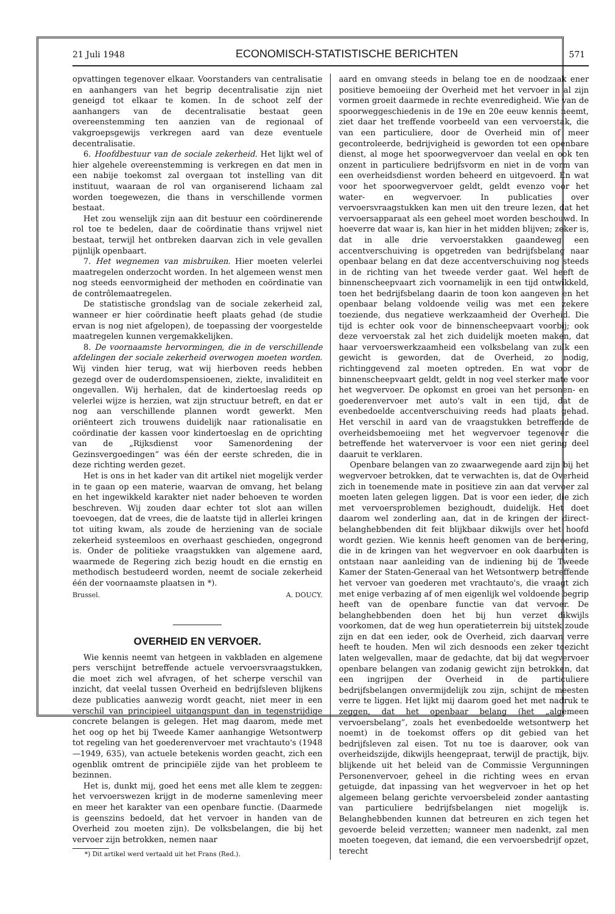21 Juli 1948 ECONOMISCH-STATISTISCHE BERICHTEN 571
opvattingen tegenover elkaar. Voorstanders van centralisatie en aanhangers van het begrip decentralisatie zijn niet geneigd tot elkaar te komen. In de schoot zelf der aanhangers van de decentralisatie bestaat geen overeenstemming ten aanzien van de regionaal of vakgroepsgewijs verkregen aard van deze eventuele decentralisatie.
6. Hoofdbestuur van de sociale zekerheid. Het lijkt wel of hier algehele overeenstemming is verkregen en dat men in een nabije toekomst zal overgaan tot instelling van dit instituut, waaraan de rol van organiserend lichaam zal worden toegewezen, die thans in verschillende vormen bestaat.
Het zou wenselijk zijn aan dit bestuur een coördinerende rol toe te bedelen, daar de coördinatie thans vrijwel niet bestaat, terwijl het ontbreken daarvan zich in vele gevallen pijnlijk openbaart.
7. Het wegnemen van misbruiken. Hier moeten velerlei maatregelen onderzocht worden. In het algemeen wenst men nog steeds eenvormigheid der methoden en coördinatie van de contrôlemaatregelen.
De statistische grondslag van de sociale zekerheid zal, wanneer er hier coördinatie heeft plaats gehad (de studie ervan is nog niet afgelopen), de toepassing der voorgestelde maatregelen kunnen vergemakkelijken.
8. De voornaamste hervormingen, die in de verschillende afdelingen der sociale zekerheid overwogen moeten worden. Wij vinden hier terug, wat wij hierboven reeds hebben gezegd over de ouderdomspensioenen, ziekte, invaliditeit en ongevallen. Wij herhalen, dat de kindertoeslag reeds op velerlei wijze is herzien, wat zijn structuur betreft, en dat er nog aan verschillende plannen wordt gewerkt. Men oriënteert zich trouwens duidelijk naar rationalisatie en coördinatie der kassen voor kindertoeslag en de oprichting van de „Rijksdienst voor Samenordening der Gezinsvergoedingen” was één der eerste schreden, die in deze richting werden gezet.
Het is ons in het kader van dit artikel niet mogelijk verder in te gaan op een materie, waarvan de omvang, het belang en het ingewikkeld karakter niet nader behoeven te worden beschreven. Wij zouden daar echter tot slot aan willen toevoegen, dat de vrees, die de laatste tijd in allerlei kringen tot uiting kwam, als zoude de herziening van de sociale zekerheid systeemloos en overhaast geschieden, ongegrond is. Onder de politieke vraagstukken van algemene aard, waarmede de Regering zich bezig houdt en die ernstig en methodisch bestudeerd worden, neemt de sociale zekerheid één der voornaamste plaatsen in *).
Brussel. A. DOUCY.
OVERHEID EN VERVOER.
Wie kennis neemt van hetgeen in vakbladen en algemene pers verschijnt betreffende actuele vervoersvraagstukken, die moet zich wel afvragen, of het scherpe verschil van inzicht, dat veelal tussen Overheid en bedrijfsleven blijkens deze publicaties aanwezig wordt geacht, niet meer in een verschil van principieel uitgangspunt dan in tegenstrijdige concrete belangen is gelegen. Het mag daarom, mede met het oog op het bij Tweede Kamer aanhangige Wetsontwerp tot regeling van het goederenvervoer met vrachtauto's (1948—1949, 635), van actuele betekenis worden geacht, zich een ogenblik omtrent de principiële zijde van het probleem te bezinnen.
Het is, dunkt mij, goed het eens met alle klem te zeggen: het vervoerswezen krijgt in de moderne samenleving meer en meer het karakter van een openbare functie. (Daarmede is geenszins bedoeld, dat het vervoer in handen van de Overheid zou moeten zijn). De volksbelangen, die bij het vervoer zijn betrokken, nemen naar
*) Dit artikel werd vertaald uit het Frans (Red.).
aard en omvang steeds in belang toe en de noodzaak ener positieve bemoeiing der Overheid met het vervoer in al zijn vormen groeit daarmede in rechte evenredigheid. Wie van de spoorweggeschiedenis in de 19e en 20e eeuw kennis neemt, ziet daar het treffende voorbeeld van een vervoerstak, die van een particuliere, door de Overheid min of meer gecontroleerde, bedrijvigheid is geworden tot een openbare dienst, al moge het spoorwegvervoer dan veelal en ook ten onzent in particuliere bedrijfsvorm en niet in de vorm van een overheidsdienst worden beheerd en uitgevoerd. En wat voor het spoorwegvervoer geldt, geldt evenzo voor het water- en wegvervoer. In publicaties over vervoersvraagstukken kan men uit den treure lezen, dat het vervoersapparaat als een geheel moet worden beschouwd. In hoeverre dat waar is, kan hier in het midden blijven; zeker is, dat in alle drie vervoerstakken gaandeweg een accentverschuiving is opgetreden van bedrijfsbelang naar openbaar belang en dat deze accentverschuiving nog steeds in de richting van het tweede verder gaat. Wel heeft de binnenscheepvaart zich voornamelijk in een tijd ontwikkeld, toen het bedrijfsbelang daarin de toon kon aangeven en het openbaar belang voldoende veilig was met een zekere toeziende, dus negatieve werkzaamheid der Overheid. Die tijd is echter ook voor de binnenscheepvaart voorbij; ook deze vervoerstak zal het zich duidelijk moeten maken, dat haar vervoerswerkzaamheid een volksbelang van zulk een gewicht is geworden, dat de Overheid, zo nodig, richtinggevend zal moeten optreden. En wat voor de binnenscheepvaart geldt, geldt in nog veel sterker mate voor het wegvervoer. De opkomst en groei van het personen- en goederenvervoer met auto's valt in een tijd, dat de evenbedoelde accentverschuiving reeds had plaats gehad. Het verschil in aard van de vraagstukken betreffende de overheidsbemoeiing met het wegvervoer tegenover die betreffende het watervervoer is voor een niet gering deel daaruit te verklaren.
Openbare belangen van zo zwaarwegende aard zijn bij het wegvervoer betrokken, dat te verwachten is, dat de Overheid zich in toenemende mate in positieve zin aan dat vervoer zal moeten laten gelegen liggen. Dat is voor een ieder, die zich met vervoersproblemen bezighoudt, duidelijk. Het doet daarom wel zonderling aan, dat in de kringen der direct-belanghebbenden dit feit blijkbaar dikwijls over het hoofd wordt gezien. Wie kennis heeft genomen van de beroering, die in de kringen van het wegvervoer en ook daarbuiten is ontstaan naar aanleiding van de indiening bij de Tweede Kamer der Staten-Generaal van het Wetsontwerp betreffende het vervoer van goederen met vrachtauto's, die vraagt zich met enige verbazing af of men eigenlijk wel voldoende begrip heeft van de openbare functie van dat vervoer. De belanghebbenden doen het bij hun verzet dikwijls voorkomen, dat de weg hun operatieterrein bij uitstek zoude zijn en dat een ieder, ook de Overheid, zich daarvan verre heeft te houden. Men wil zich desnoods een zeker toezicht laten welgevallen, maar de gedachte, dat bij dat wegvervoer openbare belangen van zodanig gewicht zijn betrokken, dat een ingrijpen der Overheid in de particuliere bedrijfsbelangen onvermijdelijk zou zijn, schijnt de meesten verre te liggen. Het lijkt mij daarom goed het met nadruk te zeggen, dat het openbaar belang (het „algemeen vervoersbelang”, zoals het evenbedoelde wetsontwerp het noemt) in de toekomst offers op dit gebied van het bedrijfsleven zal eisen. Tot nu toe is daarover, ook van overheidszijde, dikwijls heengepraat, terwijl de practijk, bijv. blijkende uit het beleid van de Commissie Vergunningen Personenvervoer, geheel in die richting wees en ervan getuigde, dat inpassing van het wegvervoer in het op het algemeen belang gerichte vervoersbeleid zonder aantasting van particuliere bedrijfsbelangen niet mogelijk is. Belanghebbenden kunnen dat betreuren en zich tegen het gevoerde beleid verzetten; wanneer men nadenkt, zal men moeten toegeven, dat iemand, die een vervoersbedrijf opzet, terecht